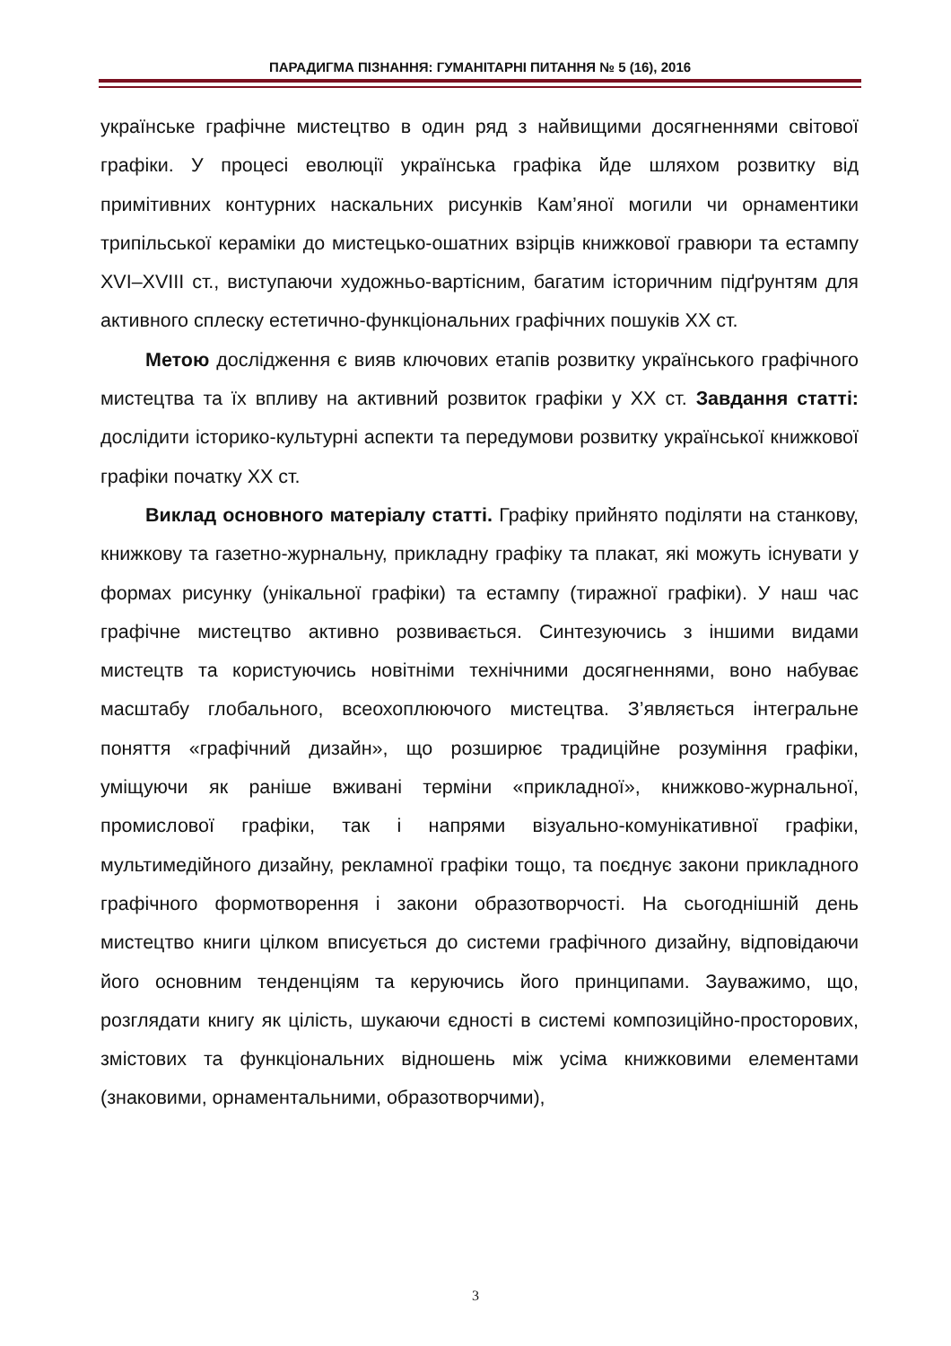ПАРАДИГМА ПІЗНАННЯ: ГУМАНІТАРНІ ПИТАННЯ № 5 (16), 2016
українське графічне мистецтво в один ряд з найвищими досягненнями світової графіки. У процесі еволюції українська графіка йде шляхом розвитку від примітивних контурних наскальних рисунків Кам’яної могили чи орнаментики трипільської кераміки до мистецько-ошатних взірців книжкової гравюри та естампу XVI–XVIII ст., виступаючи художньо-вартісним, багатим історичним підґрунтям для активного сплеску естетично-функціональних графічних пошуків ХХ ст.
Метою дослідження є вияв ключових етапів розвитку українського графічного мистецтва та їх впливу на активний розвиток графіки у ХХ ст. Завдання статті: дослідити історико-культурні аспекти та передумови розвитку української книжкової графіки початку ХХ ст.
Виклад основного матеріалу статті. Графіку прийнято поділяти на станкову, книжкову та газетно-журнальну, прикладну графіку та плакат, які можуть існувати у формах рисунку (унікальної графіки) та естампу (тиражної графіки). У наш час графічне мистецтво активно розвивається. Синтезуючись з іншими видами мистецтв та користуючись новітніми технічними досягненнями, воно набуває масштабу глобального, всеохоплюючого мистецтва. З’являється інтегральне поняття «графічний дизайн», що розширює традиційне розуміння графіки, уміщуючи як раніше вживані терміни «прикладної», книжково-журнальної, промислової графіки, так і напрями візуально-комунікативної графіки, мультимедійного дизайну, рекламної графіки тощо, та поєднує закони прикладного графічного формотворення і закони образотворчості. На сьогоднішній день мистецтво книги цілком вписується до системи графічного дизайну, відповідаючи його основним тенденціям та керуючись його принципами. Зауважимо, що, розглядати книгу як цілість, шукаючи єдності в системі композиційно-просторових, змістових та функціональних відношень між усіма книжковими елементами (знаковими, орнаментальними, образотворчими),
3